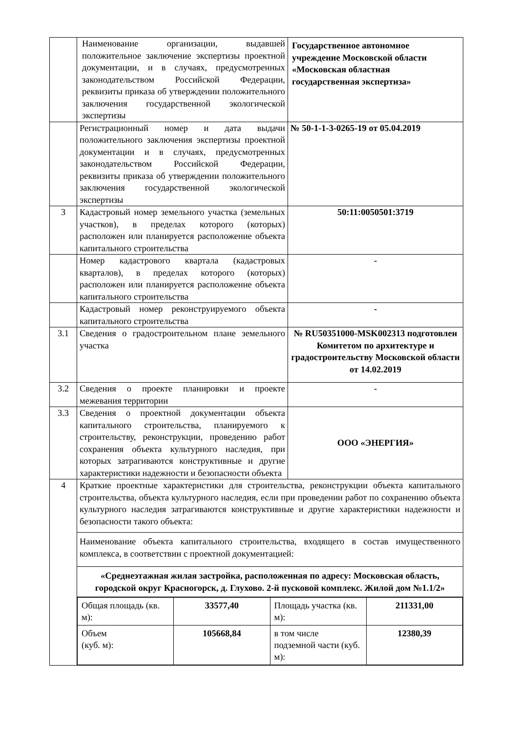| | Наименование организации, выдавшей положительное заключение экспертизы проектной документации, и в случаях, предусмотренных законодательством Российской Федерации, реквизиты приказа об утверждении положительного заключения государственной экологической экспертизы | Государственное автономное учреждение Московской области «Московская областная государственная экспертиза» |
| | Регистрационный номер и дата выдачи положительного заключения экспертизы проектной документации и в случаях, предусмотренных законодательством Российской Федерации, реквизиты приказа об утверждении положительного заключения государственной экологической экспертизы | № 50-1-1-3-0265-19 от 05.04.2019 |
| 3 | Кадастровый номер земельного участка (земельных участков), в пределах которого (которых) расположен или планируется расположение объекта капитального строительства | 50:11:0050501:3719 |
| | Номер кадастрового квартала (кадастровых кварталов), в пределах которого (которых) расположен или планируется расположение объекта капитального строительства | - |
| | Кадастровый номер реконструируемого объекта капитального строительства | - |
| 3.1 | Сведения о градостроительном плане земельного участка | № RU50351000-MSK002313 подготовлен Комитетом по архитектуре и градостроительству Московской области от 14.02.2019 |
| 3.2 | Сведения о проекте планировки и проекте межевания территории | - |
| 3.3 | Сведения о проектной документации объекта капитального строительства, планируемого к строительству, реконструкции, проведению работ сохранения объекта культурного наследия, при которых затрагиваются конструктивные и другие характеристики надежности и безопасности объекта | ООО «ЭНЕРГИЯ» |
| 4 | Краткие проектные характеристики для строительства, реконструкции объекта капитального строительства, объекта культурного наследия, если при проведении работ по сохранению объекта культурного наследия затрагиваются конструктивные и другие характеристики надежности и безопасности такого объекта: | |
| | Наименование объекта капитального строительства, входящего в состав имущественного комплекса, в соответствии с проектной документацией: | |
| | «Среднеэтажная жилая застройка, расположенная по адресу: Московская область, городской округ Красногорск, д. Глухово. 2-й пусковой комплекс. Жилой дом №1.1/2» | |
| | / Общая площадь (кв. м): / 33577,40 / Площадь участка (кв. м): / 211331,00 / / Объем (куб. м): / 105668,84 / в том числе подземной части (куб. м): / 12380,39 / | |